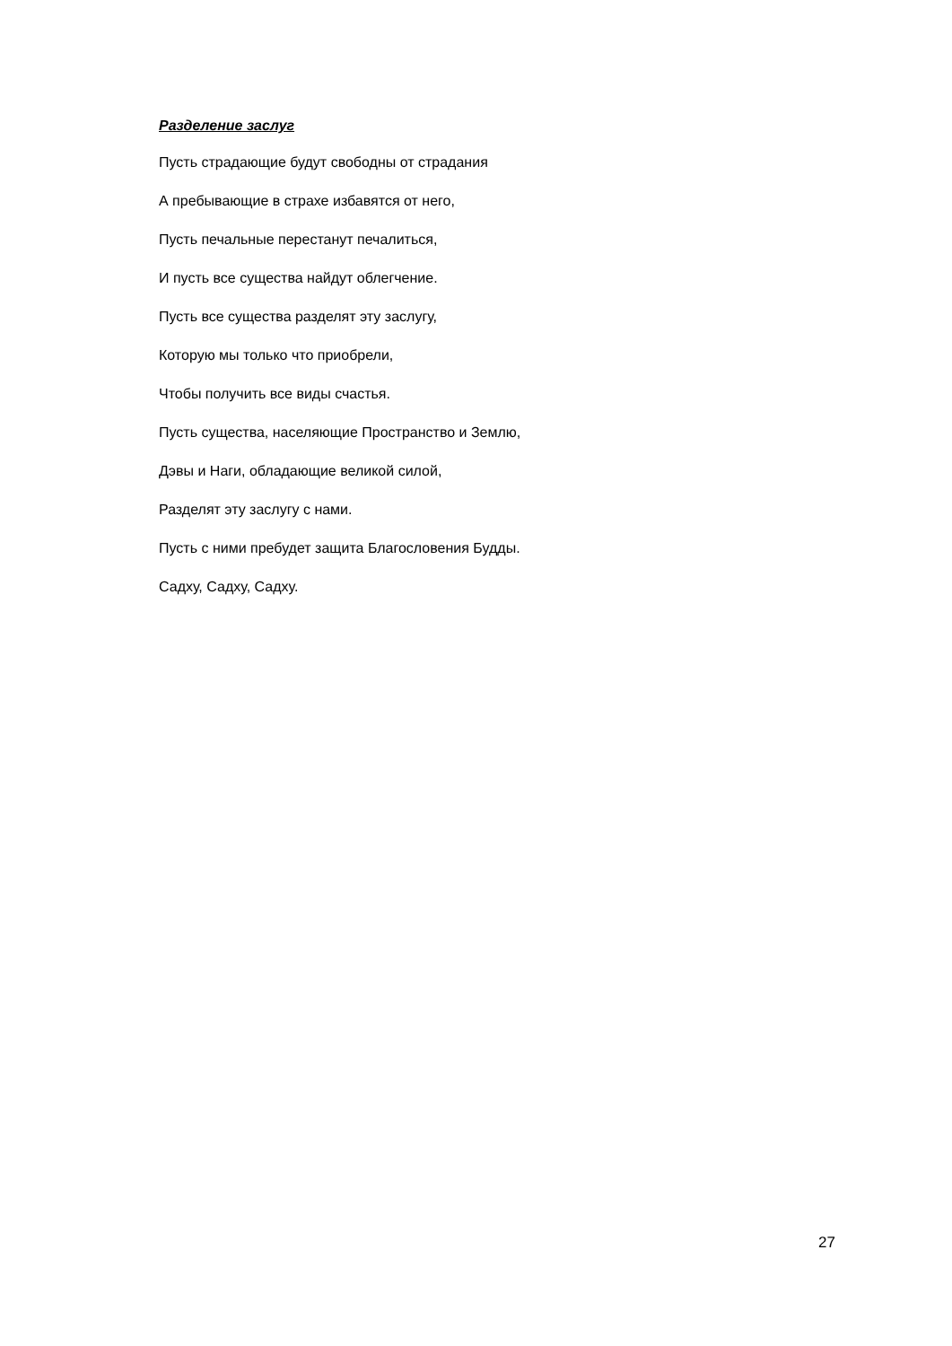Разделение заслуг
Пусть страдающие будут свободны от страдания
А пребывающие в страхе избавятся от него,
Пусть печальные перестанут печалиться,
И пусть все существа найдут облегчение.
Пусть все существа разделят эту заслугу,
Которую мы только что приобрели,
Чтобы получить все виды счастья.
Пусть существа, населяющие Пространство и Землю,
Дэвы и Наги, обладающие великой силой,
Разделят эту заслугу с нами.
Пусть с ними пребудет защита Благословения Будды.
Садху, Садху, Садху.
27